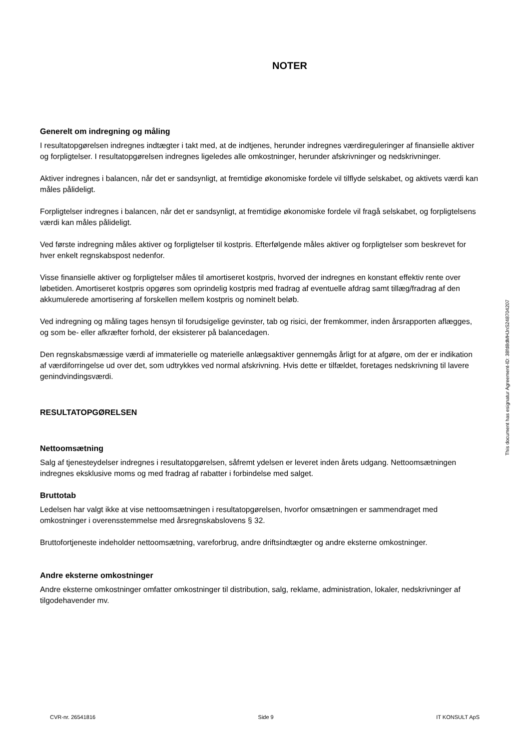NOTER
Generelt om indregning og måling
I resultatopgørelsen indregnes indtægter i takt med, at de indtjenes, herunder indregnes værdireguleringer af finansielle aktiver og forpligtelser. I resultatopgørelsen indregnes ligeledes alle omkostninger, herunder afskrivninger og nedskrivninger.
Aktiver indregnes i balancen, når det er sandsynligt, at fremtidige økonomiske fordele vil tilflyde selskabet, og aktivets værdi kan måles pålideligt.
Forpligtelser indregnes i balancen, når det er sandsynligt, at fremtidige økonomiske fordele vil fragå selskabet, og forpligtelsens værdi kan måles pålideligt.
Ved første indregning måles aktiver og forpligtelser til kostpris. Efterfølgende måles aktiver og forpligtelser som beskrevet for hver enkelt regnskabspost nedenfor.
Visse finansielle aktiver og forpligtelser måles til amortiseret kostpris, hvorved der indregnes en konstant effektiv rente over løbetiden. Amortiseret kostpris opgøres som oprindelig kostpris med fradrag af eventuelle afdrag samt tillæg/fradrag af den akkumulerede amortisering af forskellen mellem kostpris og nominelt beløb.
Ved indregning og måling tages hensyn til forudsigelige gevinster, tab og risici, der fremkommer, inden årsrapporten aflægges, og som be- eller afkræfter forhold, der eksisterer på balancedagen.
Den regnskabsmæssige værdi af immaterielle og materielle anlægsaktiver gennemgås årligt for at afgøre, om der er indikation af værdiforringelse ud over det, som udtrykkes ved normal afskrivning. Hvis dette er tilfældet, foretages nedskrivning til lavere genindvindingsværdi.
RESULTATOPGØRELSEN
Nettoomsætning
Salg af tjenesteydelser indregnes i resultatopgørelsen, såfremt ydelsen er leveret inden årets udgang. Nettoomsætningen indregnes eksklusive moms og med fradrag af rabatter i forbindelse med salget.
Bruttotab
Ledelsen har valgt ikke at vise nettoomsætningen i resultatopgørelsen, hvorfor omsætningen er sammendraget med omkostninger i overensstemmelse med årsregnskabslovens § 32.
Bruttofortjeneste indeholder nettoomsætning, vareforbrug, andre driftsindtægter og andre eksterne omkostninger.
Andre eksterne omkostninger
Andre eksterne omkostninger omfatter omkostninger til distribution, salg, reklame, administration, lokaler, nedskrivninger af tilgodehavender mv.
This document has esignatur Agreement-ID: 38fd8dMHJnS248704207
CVR-nr. 26541816 Side 9 IT KONSULT ApS